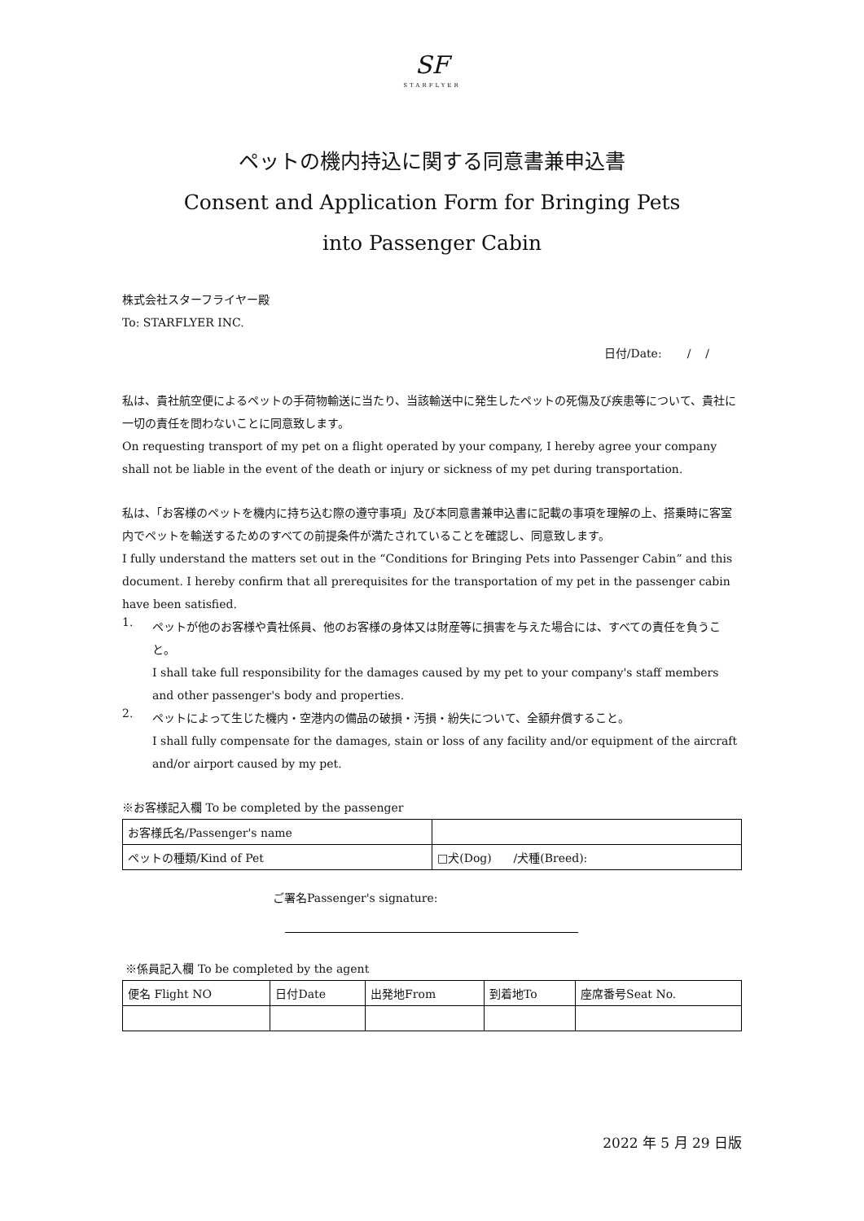SF
STARFLYER
ペットの機内持込に関する同意書兼申込書
Consent and Application Form for Bringing Pets
into Passenger Cabin
株式会社スターフライヤー殿
To: STARFLYER INC.
日付/Date: / /
私は、貴社航空便によるペットの手荷物輸送に当たり、当該輸送中に発生したペットの死傷及び疾患等について、貴社に一切の責任を問わないことに同意致します。
On requesting transport of my pet on a flight operated by your company, I hereby agree your company shall not be liable in the event of the death or injury or sickness of my pet during transportation.
私は、「お客様のペットを機内に持ち込む際の遵守事項」及び本同意書兼申込書に記載の事項を理解の上、搭乗時に客室内でペットを輸送するためのすべての前提条件が満たされていることを確認し、同意致します。
I fully understand the matters set out in the “Conditions for Bringing Pets into Passenger Cabin” and this document. I hereby confirm that all prerequisites for the transportation of my pet in the passenger cabin have been satisfied.
1.
ペットが他のお客様や貴社係員、他のお客様の身体又は財産等に損害を与えた場合には、すべての責任を負うこと。
I shall take full responsibility for the damages caused by my pet to your company's staff members and other passenger's body and properties.
2.
ペットによって生じた機内・空港内の備品の破損・汚損・紛失について、全額弁償すること。
I shall fully compensate for the damages, stain or loss of any facility and/or equipment of the aircraft and/or airport caused by my pet.
※お客様記入欄 To be completed by the passenger
| お客様氏名/Passenger's name | |
| ペットの種類/Kind of Pet | □犬(Dog) /犬種(Breed): |
ご署名Passenger's signature:
※係員記入欄 To be completed by the agent
| 便名 Flight NO | 日付Date | 出発地From | 到着地To | 座席番号Seat No. |
2022 年 5 月 29 日版